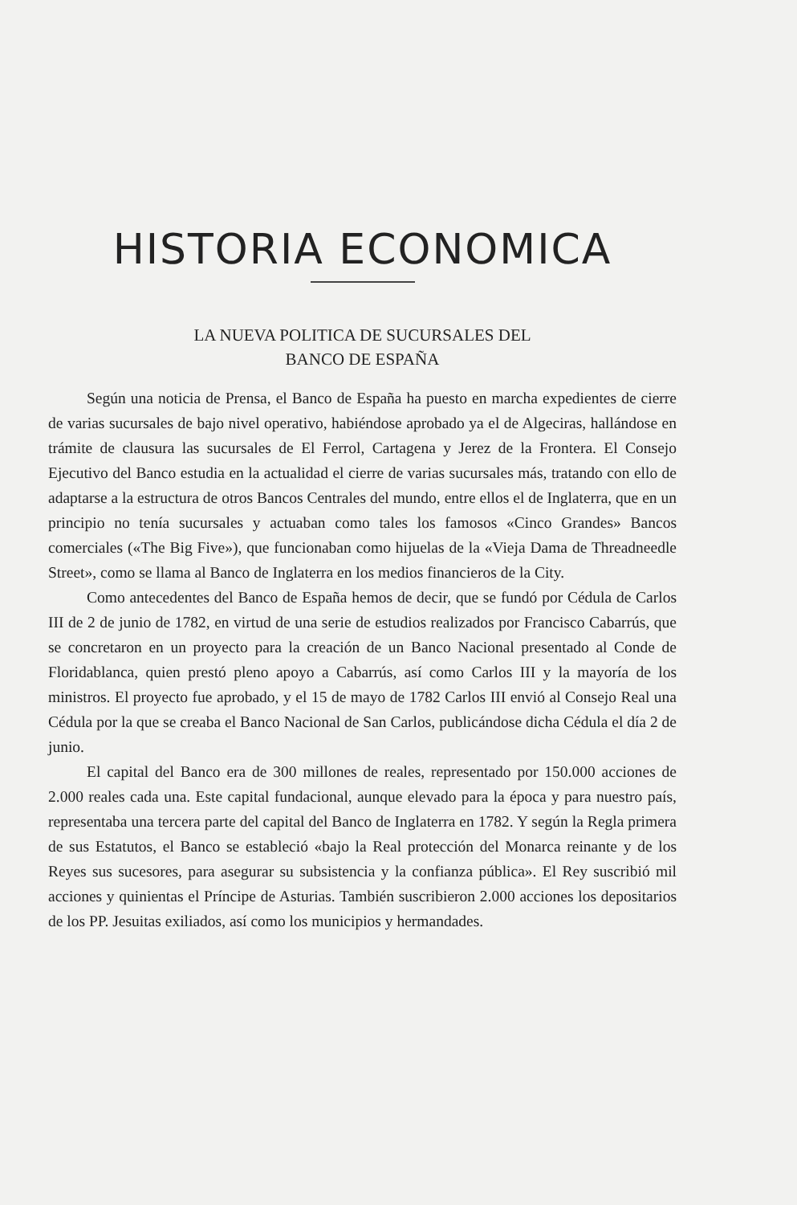HISTORIA ECONOMICA
LA NUEVA POLITICA DE SUCURSALES DEL
BANCO DE ESPAÑA
Según una noticia de Prensa, el Banco de España ha puesto en marcha expedientes de cierre de varias sucursales de bajo nivel operativo, habiéndose aprobado ya el de Algeciras, hallándose en trámite de clausura las sucursales de El Ferrol, Cartagena y Jerez de la Frontera. El Consejo Ejecutivo del Banco estudia en la actualidad el cierre de varias sucursales más, tratando con ello de adaptarse a la estructura de otros Bancos Centrales del mundo, entre ellos el de Inglaterra, que en un principio no tenía sucursales y actuaban como tales los famosos «Cinco Grandes» Bancos comerciales («The Big Five»), que funcionaban como hijuelas de la «Vieja Dama de Threadneedle Street», como se llama al Banco de Inglaterra en los medios financieros de la City.
Como antecedentes del Banco de España hemos de decir, que se fundó por Cédula de Carlos III de 2 de junio de 1782, en virtud de una serie de estudios realizados por Francisco Cabarrús, que se concretaron en un proyecto para la creación de un Banco Nacional presentado al Conde de Floridablanca, quien prestó pleno apoyo a Cabarrús, así como Carlos III y la mayoría de los ministros. El proyecto fue aprobado, y el 15 de mayo de 1782 Carlos III envió al Consejo Real una Cédula por la que se creaba el Banco Nacional de San Carlos, publicándose dicha Cédula el día 2 de junio.
El capital del Banco era de 300 millones de reales, representado por 150.000 acciones de 2.000 reales cada una. Este capital fundacional, aunque elevado para la época y para nuestro país, representaba una tercera parte del capital del Banco de Inglaterra en 1782. Y según la Regla primera de sus Estatutos, el Banco se estableció «bajo la Real protección del Monarca reinante y de los Reyes sus sucesores, para asegurar su subsistencia y la confianza pública». El Rey suscribió mil acciones y quinientas el Príncipe de Asturias. También suscribieron 2.000 acciones los depositarios de los PP. Jesuitas exiliados, así como los municipios y hermandades.